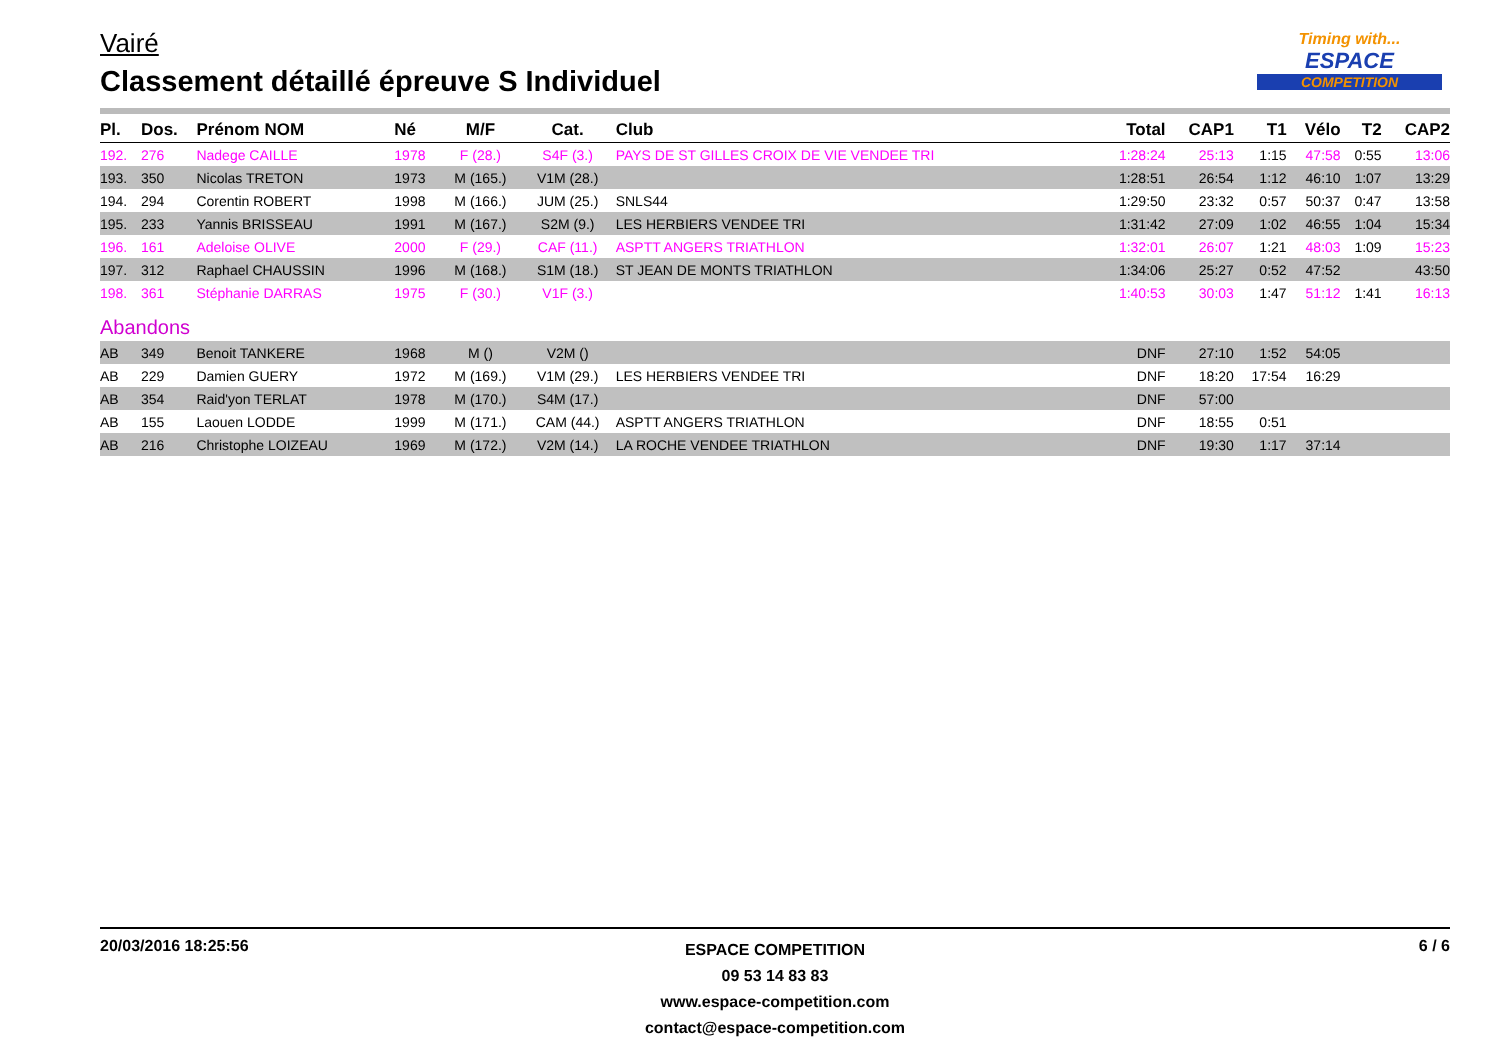Vairé
Classement détaillé épreuve S Individuel
Timing with...
ESPACE
COMPETITION
| Pl. | Dos. | Prénom NOM | Né | M/F | Cat. | Club | Total | CAP1 | T1 | Vélo | T2 | CAP2 |
| --- | --- | --- | --- | --- | --- | --- | --- | --- | --- | --- | --- | --- |
| 192. | 276 | Nadege CAILLE | 1978 | F (28.) | S4F (3.) | PAYS DE ST GILLES CROIX DE VIE VENDEE TRI | 1:28:24 | 25:13 | 1:15 | 47:58 | 0:55 | 13:06 |
| 193. | 350 | Nicolas TRETON | 1973 | M (165.) | V1M (28.) | | 1:28:51 | 26:54 | 1:12 | 46:10 | 1:07 | 13:29 |
| 194. | 294 | Corentin ROBERT | 1998 | M (166.) | JUM (25.) | SNLS44 | 1:29:50 | 23:32 | 0:57 | 50:37 | 0:47 | 13:58 |
| 195. | 233 | Yannis BRISSEAU | 1991 | M (167.) | S2M (9.) | LES HERBIERS VENDEE TRI | 1:31:42 | 27:09 | 1:02 | 46:55 | 1:04 | 15:34 |
| 196. | 161 | Adeloise OLIVE | 2000 | F (29.) | CAF (11.) | ASPTT ANGERS TRIATHLON | 1:32:01 | 26:07 | 1:21 | 48:03 | 1:09 | 15:23 |
| 197. | 312 | Raphael CHAUSSIN | 1996 | M (168.) | S1M (18.) | ST JEAN DE MONTS TRIATHLON | 1:34:06 | 25:27 | 0:52 | 47:52 | | 43:50 |
| 198. | 361 | Stéphanie DARRAS | 1975 | F (30.) | V1F (3.) | | 1:40:53 | 30:03 | 1:47 | 51:12 | 1:41 | 16:13 |
| Abandons | | | | | | | | | | | | |
| AB | 349 | Benoit TANKERE | 1968 | M () | V2M () | | DNF | 27:10 | 1:52 | 54:05 | | |
| AB | 229 | Damien GUERY | 1972 | M (169.) | V1M (29.) | LES HERBIERS VENDEE TRI | DNF | 18:20 | 17:54 | 16:29 | | |
| AB | 354 | Raid'yon TERLAT | 1978 | M (170.) | S4M (17.) | | DNF | 57:00 | | | | |
| AB | 155 | Laouen LODDE | 1999 | M (171.) | CAM (44.) | ASPTT ANGERS TRIATHLON | DNF | 18:55 | 0:51 | | | |
| AB | 216 | Christophe LOIZEAU | 1969 | M (172.) | V2M (14.) | LA ROCHE VENDEE TRIATHLON | DNF | 19:30 | 1:17 | 37:14 | | |
20/03/2016 18:25:56 6 / 6
ESPACE COMPETITION
09 53 14 83 83
www.espace-competition.com
contact@espace-competition.com